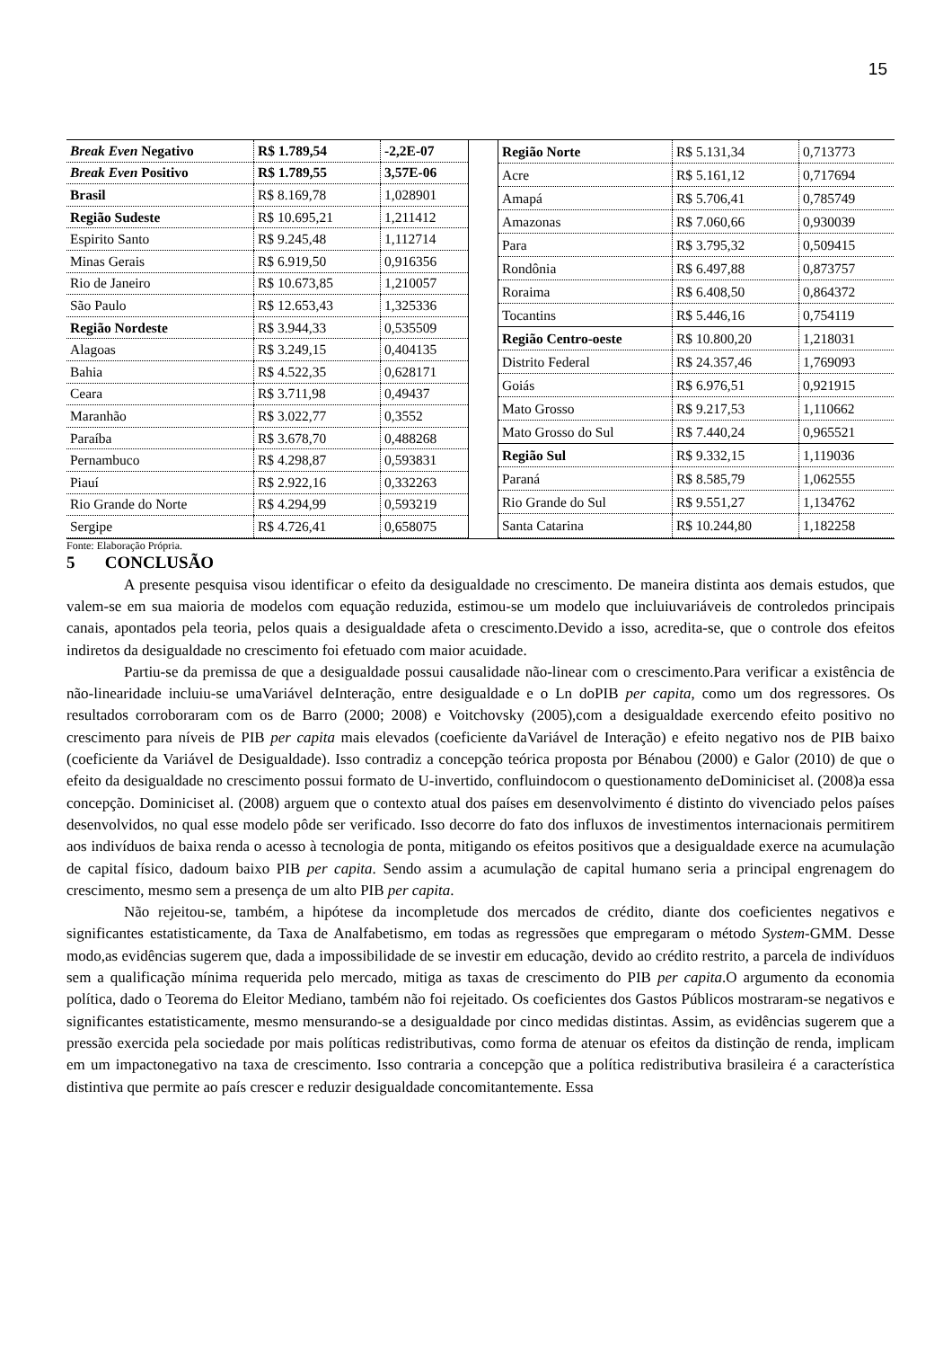15
| Break Even Negativo | R$ 1.789,54 | -2,2E-07 |
| Break Even Positivo | R$ 1.789,55 | 3,57E-06 |
| Brasil | R$ 8.169,78 | 1,028901 |
| Região Sudeste | R$ 10.695,21 | 1,211412 |
| Espirito Santo | R$ 9.245,48 | 1,112714 |
| Minas Gerais | R$ 6.919,50 | 0,916356 |
| Rio de Janeiro | R$ 10.673,85 | 1,210057 |
| São Paulo | R$ 12.653,43 | 1,325336 |
| Região Nordeste | R$ 3.944,33 | 0,535509 |
| Alagoas | R$ 3.249,15 | 0,404135 |
| Bahia | R$ 4.522,35 | 0,628171 |
| Ceara | R$ 3.711,98 | 0,49437 |
| Maranhão | R$ 3.022,77 | 0,3552 |
| Paraíba | R$ 3.678,70 | 0,488268 |
| Pernambuco | R$ 4.298,87 | 0,593831 |
| Piauí | R$ 2.922,16 | 0,332263 |
| Rio Grande do Norte | R$ 4.294,99 | 0,593219 |
| Sergipe | R$ 4.726,41 | 0,658075 |
| Região Norte | R$ 5.131,34 | 0,713773 |
| Acre | R$ 5.161,12 | 0,717694 |
| Amapá | R$ 5.706,41 | 0,785749 |
| Amazonas | R$ 7.060,66 | 0,930039 |
| Para | R$ 3.795,32 | 0,509415 |
| Rondônia | R$ 6.497,88 | 0,873757 |
| Roraima | R$ 6.408,50 | 0,864372 |
| Tocantins | R$ 5.446,16 | 0,754119 |
| Região Centro-oeste | R$ 10.800,20 | 1,218031 |
| Distrito Federal | R$ 24.357,46 | 1,769093 |
| Goiás | R$ 6.976,51 | 0,921915 |
| Mato Grosso | R$ 9.217,53 | 1,110662 |
| Mato Grosso do Sul | R$ 7.440,24 | 0,965521 |
| Região Sul | R$ 9.332,15 | 1,119036 |
| Paraná | R$ 8.585,79 | 1,062555 |
| Rio Grande do Sul | R$ 9.551,27 | 1,134762 |
| Santa Catarina | R$ 10.244,80 | 1,182258 |
Fonte: Elaboração Própria.
5 CONCLUSÃO
A presente pesquisa visou identificar o efeito da desigualdade no crescimento. De maneira distinta aos demais estudos, que valem-se em sua maioria de modelos com equação reduzida, estimou-se um modelo que incluiuvariáveis de controledos principais canais, apontados pela teoria, pelos quais a desigualdade afeta o crescimento.Devido a isso, acredita-se, que o controle dos efeitos indiretos da desigualdade no crescimento foi efetuado com maior acuidade.
Partiu-se da premissa de que a desigualdade possui causalidade não-linear com o crescimento.Para verificar a existência de não-linearidade incluiu-se umaVariável deInteração, entre desigualdade e o Ln doPIB per capita, como um dos regressores. Os resultados corroboraram com os de Barro (2000; 2008) e Voitchovsky (2005),com a desigualdade exercendo efeito positivo no crescimento para níveis de PIB per capita mais elevados (coeficiente daVariável de Interação) e efeito negativo nos de PIB baixo (coeficiente da Variável de Desigualdade). Isso contradiz a concepção teórica proposta por Bénabou (2000) e Galor (2010) de que o efeito da desigualdade no crescimento possui formato de U-invertido, confluindocom o questionamento deDominiciset al. (2008)a essa concepção. Dominiciset al. (2008) arguem que o contexto atual dos países em desenvolvimento é distinto do vivenciado pelos países desenvolvidos, no qual esse modelo pôde ser verificado. Isso decorre do fato dos influxos de investimentos internacionais permitirem aos indivíduos de baixa renda o acesso à tecnologia de ponta, mitigando os efeitos positivos que a desigualdade exerce na acumulação de capital físico, dadoum baixo PIB per capita. Sendo assim a acumulação de capital humano seria a principal engrenagem do crescimento, mesmo sem a presença de um alto PIB per capita.
Não rejeitou-se, também, a hipótese da incompletude dos mercados de crédito, diante dos coeficientes negativos e significantes estatisticamente, da Taxa de Analfabetismo, em todas as regressões que empregaram o método System-GMM. Desse modo,as evidências sugerem que, dada a impossibilidade de se investir em educação, devido ao crédito restrito, a parcela de indivíduos sem a qualificação mínima requerida pelo mercado, mitiga as taxas de crescimento do PIB per capita.O argumento da economia política, dado o Teorema do Eleitor Mediano, também não foi rejeitado. Os coeficientes dos Gastos Públicos mostraram-se negativos e significantes estatisticamente, mesmo mensurando-se a desigualdade por cinco medidas distintas. Assim, as evidências sugerem que a pressão exercida pela sociedade por mais políticas redistributivas, como forma de atenuar os efeitos da distinção de renda, implicam em um impactonegativo na taxa de crescimento. Isso contraria a concepção que a política redistributiva brasileira é a característica distintiva que permite ao país crescer e reduzir desigualdade concomitantemente. Essa